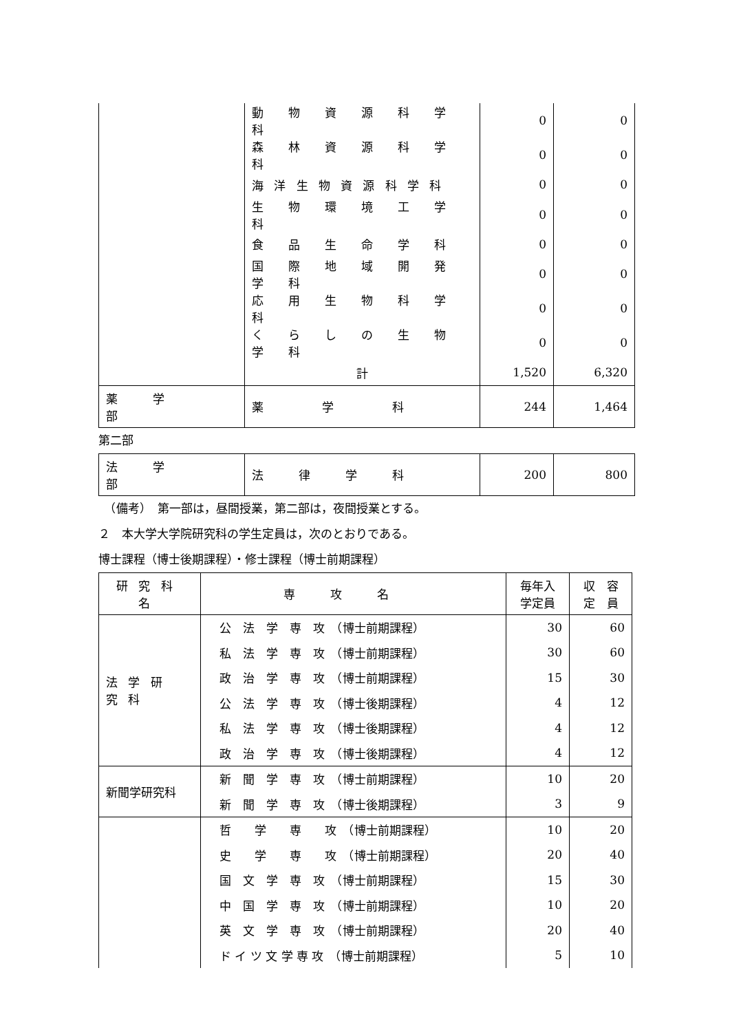| | 動 物 資 源 科 学 科 | 0 | 0 |
| | 森 林 資 源 科 学 科 | 0 | 0 |
| | 海洋生物資源科学科 | 0 | 0 |
| | 生 物 環 境 工 学 科 | 0 | 0 |
| | 食 品 生 命 学 科 | 0 | 0 |
| | 国 際 地 域 開 発 学 科 | 0 | 0 |
| | 応 用 生 物 科 学 科 | 0 | 0 |
| | く ら し の 生 物 学 科 | 0 | 0 |
| | 計 | 1,520 | 6,320 |
| 薬学部 | 薬学科 | 244 | 1,464 |
第二部
| 法学部 | 法律学科 | 200 | 800 |
　（備考）　第一部は，昼間授業，第二部は，夜間授業とする。
２　本大学大学院研究科の学生定員は，次のとおりである。
博士課程（博士後期課程）・修士課程（博士前期課程）
| 研究科名 | 専攻名 | 毎年入 学定員 | 収 容 定 員 |
| --- | --- | --- | --- |
| 法学研究科 | 公 法 学 専 攻 （博士前期課程） | 30 | 60 |
| | 私 法 学 専 攻 （博士前期課程） | 30 | 60 |
| | 政 治 学 専 攻 （博士前期課程） | 15 | 30 |
| | 公 法 学 専 攻 （博士後期課程） | 4 | 12 |
| | 私 法 学 専 攻 （博士後期課程） | 4 | 12 |
| | 政 治 学 専 攻 （博士後期課程） | 4 | 12 |
| 新聞学研究科 | 新 聞 学 専 攻 （博士前期課程） | 10 | 20 |
| | 新 聞 学 専 攻 （博士後期課程） | 3 | 9 |
| | 哲 学 専 攻 （博士前期課程） | 10 | 20 |
| | 史 学 専 攻 （博士前期課程） | 20 | 40 |
| | 国 文 学 専 攻 （博士前期課程） | 15 | 30 |
| | 中 国 学 専 攻 （博士前期課程） | 10 | 20 |
| | 英 文 学 専 攻 （博士前期課程） | 20 | 40 |
| | ド イ ツ 文 学 専 攻 （博士前期課程） | 5 | 10 |